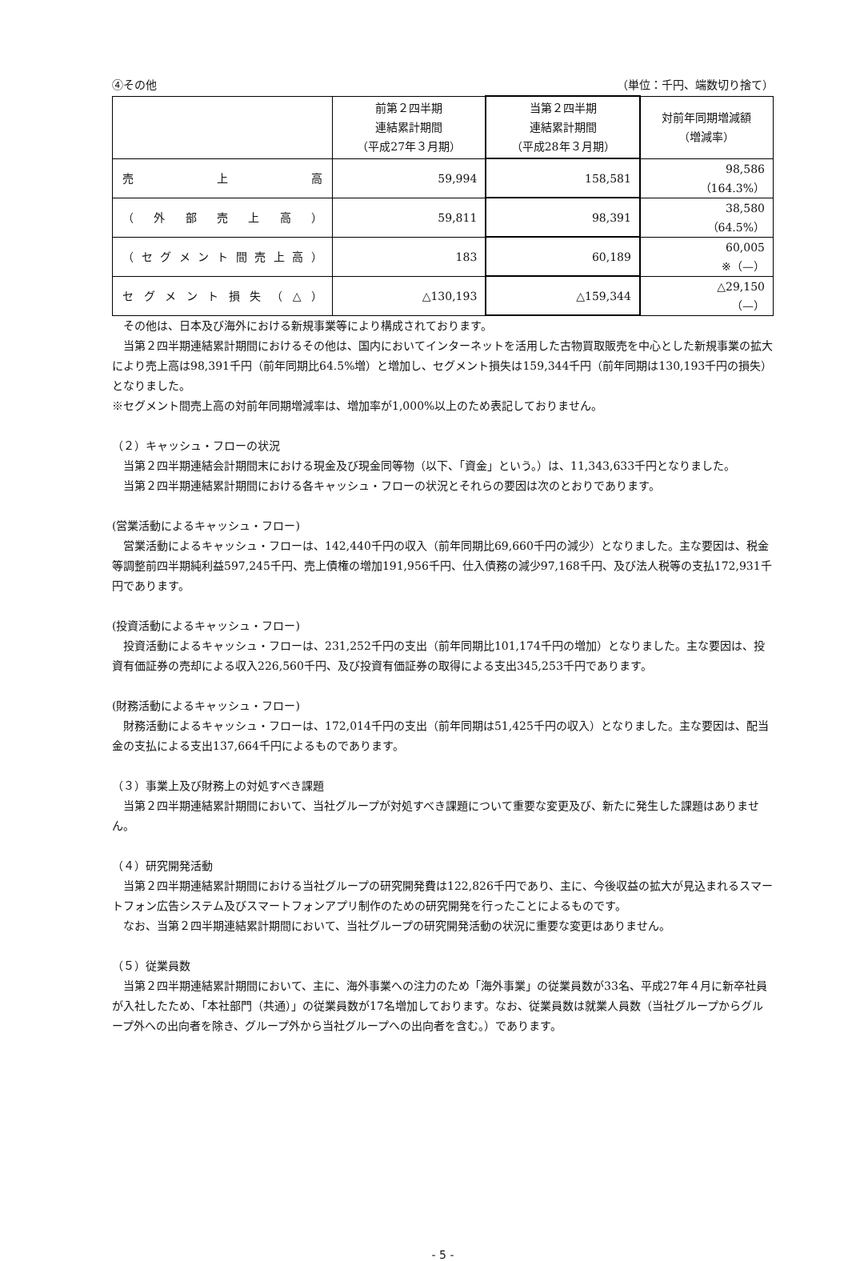④その他 （単位：千円、端数切り捨て）
| | 前第２四半期 連結累計期間 （平成27年３月期） | 当第２四半期 連結累計期間 （平成28年３月期） | 対前年同期増減額 （増減率） |
| --- | --- | --- | --- |
| 売 上 高 | 59,994 | 158,581 | 98,586 （164.3%） |
| （外部売上高） | 59,811 | 98,391 | 38,580 （64.5%） |
| （セグメント間売上高） | 183 | 60,189 | 60,005 ※（—） |
| セグメント損失（△） | △130,193 | △159,344 | △29,150 （—） |
その他は、日本及び海外における新規事業等により構成されております。
当第２四半期連結累計期間におけるその他は、国内においてインターネットを活用した古物買取販売を中心とした新規事業の拡大により売上高は98,391千円（前年同期比64.5%増）と増加し、セグメント損失は159,344千円（前年同期は130,193千円の損失）となりました。
※セグメント間売上高の対前年同期増減率は、増加率が1,000%以上のため表記しておりません。
（２）キャッシュ・フローの状況
当第２四半期連結会計期間末における現金及び現金同等物（以下、「資金」という。）は、11,343,633千円となりました。
当第２四半期連結累計期間における各キャッシュ・フローの状況とそれらの要因は次のとおりであります。
(営業活動によるキャッシュ・フロー)
営業活動によるキャッシュ・フローは、142,440千円の収入（前年同期比69,660千円の減少）となりました。主な要因は、税金等調整前四半期純利益597,245千円、売上債権の増加191,956千円、仕入債務の減少97,168千円、及び法人税等の支払172,931千円であります。
(投資活動によるキャッシュ・フロー)
投資活動によるキャッシュ・フローは、231,252千円の支出（前年同期比101,174千円の増加）となりました。主な要因は、投資有価証券の売却による収入226,560千円、及び投資有価証券の取得による支出345,253千円であります。
(財務活動によるキャッシュ・フロー)
財務活動によるキャッシュ・フローは、172,014千円の支出（前年同期は51,425千円の収入）となりました。主な要因は、配当金の支払による支出137,664千円によるものであります。
（３）事業上及び財務上の対処すべき課題
当第２四半期連結累計期間において、当社グループが対処すべき課題について重要な変更及び、新たに発生した課題はありません。
（４）研究開発活動
当第２四半期連結累計期間における当社グループの研究開発費は122,826千円であり、主に、今後収益の拡大が見込まれるスマートフォン広告システム及びスマートフォンアプリ制作のための研究開発を行ったことによるものです。
なお、当第２四半期連結累計期間において、当社グループの研究開発活動の状況に重要な変更はありません。
（５）従業員数
当第２四半期連結累計期間において、主に、海外事業への注力のため「海外事業」の従業員数が33名、平成27年４月に新卒社員が入社したため、「本社部門（共通）」の従業員数が17名増加しております。なお、従業員数は就業人員数（当社グループからグループ外への出向者を除き、グループ外から当社グループへの出向者を含む。）であります。
- 5 -